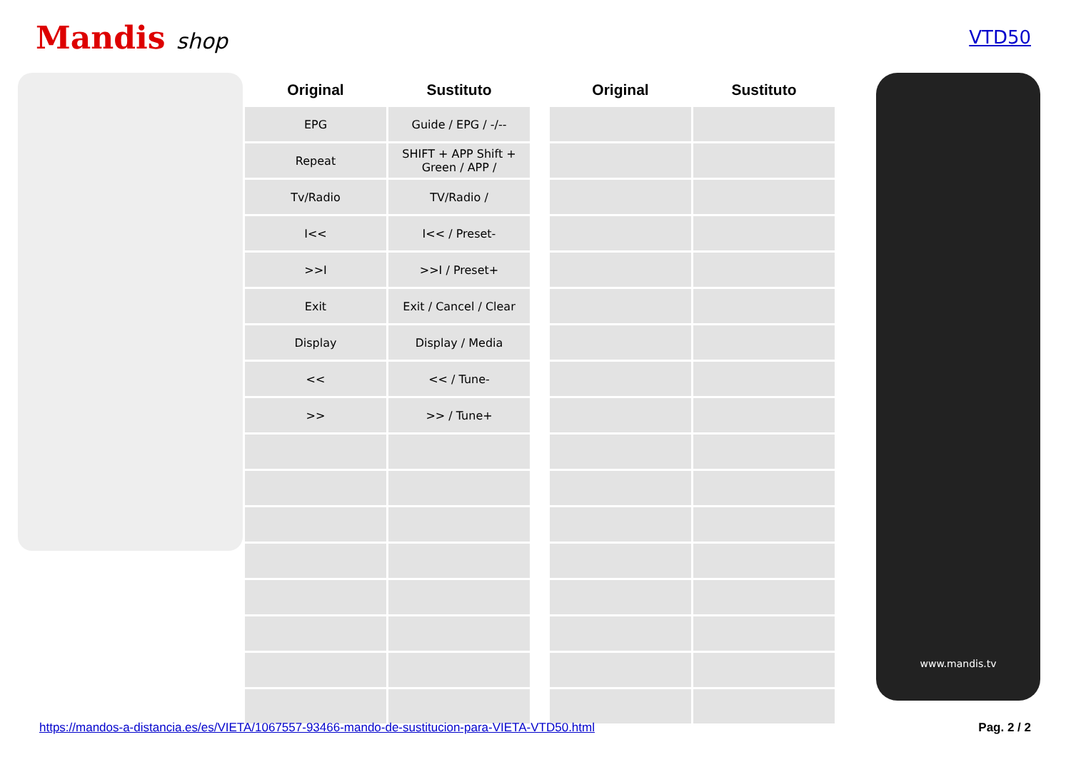Mandis shop
VTD50
| Original | Sustituto | | Original | Sustituto |
| --- | --- | --- | --- | --- |
| EPG | Guide / EPG / -/-- | | | |
| Repeat | SHIFT + APP Shift + Green / APP / | | | |
| Tv/Radio | TV/Radio / | | | |
| I<< | I<< / Preset- | | | |
| >>I | >>I / Preset+ | | | |
| Exit | Exit / Cancel / Clear | | | |
| Display | Display / Media | | | |
| << | << / Tune- | | | |
| >> | >> / Tune+ | | | |
www.mandis.tv
https://mandos-a-distancia.es/es/VIETA/1067557-93466-mando-de-sustitucion-para-VIETA-VTD50.html Pag. 2 / 2